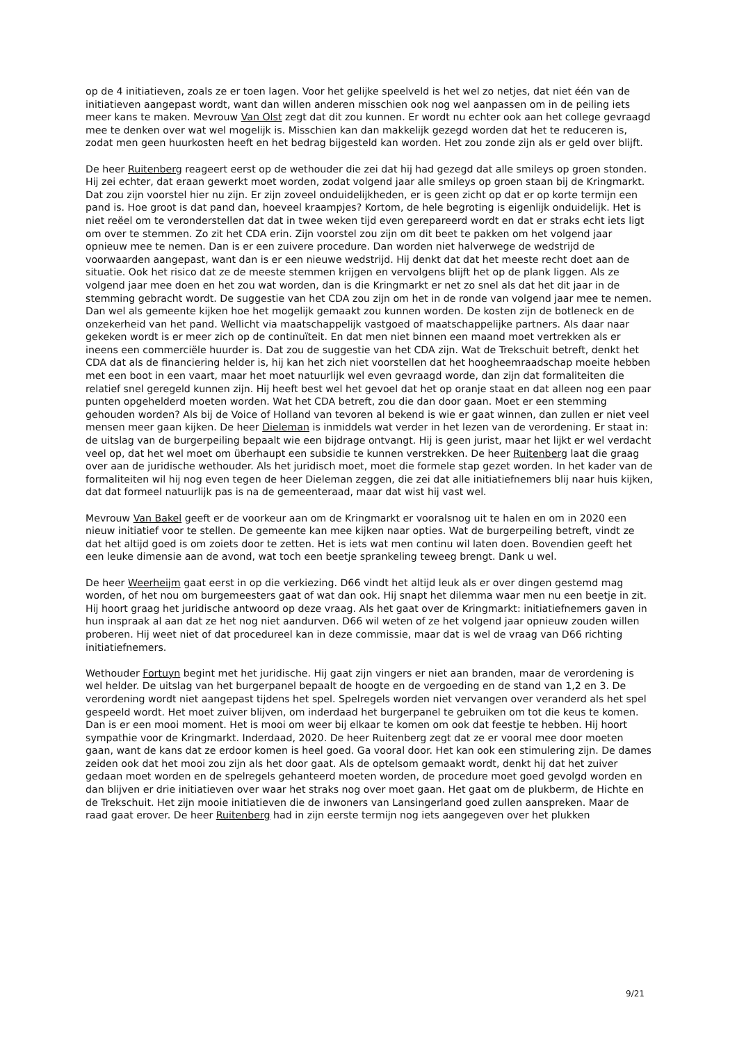op de 4 initiatieven, zoals ze er toen lagen. Voor het gelijke speelveld is het wel zo netjes, dat niet één van de initiatieven aangepast wordt, want dan willen anderen misschien ook nog wel aanpassen om in de peiling iets meer kans te maken. Mevrouw Van Olst zegt dat dit zou kunnen. Er wordt nu echter ook aan het college gevraagd mee te denken over wat wel mogelijk is. Misschien kan dan makkelijk gezegd worden dat het te reduceren is, zodat men geen huurkosten heeft en het bedrag bijgesteld kan worden. Het zou zonde zijn als er geld over blijft.
De heer Ruitenberg reageert eerst op de wethouder die zei dat hij had gezegd dat alle smileys op groen stonden. Hij zei echter, dat eraan gewerkt moet worden, zodat volgend jaar alle smileys op groen staan bij de Kringmarkt. Dat zou zijn voorstel hier nu zijn. Er zijn zoveel onduidelijkheden, er is geen zicht op dat er op korte termijn een pand is. Hoe groot is dat pand dan, hoeveel kraampjes? Kortom, de hele begroting is eigenlijk onduidelijk. Het is niet reëel om te veronderstellen dat dat in twee weken tijd even gerepareerd wordt en dat er straks echt iets ligt om over te stemmen. Zo zit het CDA erin. Zijn voorstel zou zijn om dit beet te pakken om het volgend jaar opnieuw mee te nemen. Dan is er een zuivere procedure. Dan worden niet halverwege de wedstrijd de voorwaarden aangepast, want dan is er een nieuwe wedstrijd. Hij denkt dat dat het meeste recht doet aan de situatie. Ook het risico dat ze de meeste stemmen krijgen en vervolgens blijft het op de plank liggen. Als ze volgend jaar mee doen en het zou wat worden, dan is die Kringmarkt er net zo snel als dat het dit jaar in de stemming gebracht wordt. De suggestie van het CDA zou zijn om het in de ronde van volgend jaar mee te nemen. Dan wel als gemeente kijken hoe het mogelijk gemaakt zou kunnen worden. De kosten zijn de botleneck en de onzekerheid van het pand. Wellicht via maatschappelijk vastgoed of maatschappelijke partners. Als daar naar gekeken wordt is er meer zich op de continuïteit. En dat men niet binnen een maand moet vertrekken als er ineens een commerciële huurder is. Dat zou de suggestie van het CDA zijn. Wat de Trekschuit betreft, denkt het CDA dat als de financiering helder is, hij kan het zich niet voorstellen dat het hoogheemraadschap moeite hebben met een boot in een vaart, maar het moet natuurlijk wel even gevraagd worde, dan zijn dat formaliteiten die relatief snel geregeld kunnen zijn. Hij heeft best wel het gevoel dat het op oranje staat en dat alleen nog een paar punten opgehelderd moeten worden. Wat het CDA betreft, zou die dan door gaan. Moet er een stemming gehouden worden? Als bij de Voice of Holland van tevoren al bekend is wie er gaat winnen, dan zullen er niet veel mensen meer gaan kijken. De heer Dieleman is inmiddels wat verder in het lezen van de verordening. Er staat in: de uitslag van de burgerpeiling bepaalt wie een bijdrage ontvangt. Hij is geen jurist, maar het lijkt er wel verdacht veel op, dat het wel moet om überhaupt een subsidie te kunnen verstrekken. De heer Ruitenberg laat die graag over aan de juridische wethouder. Als het juridisch moet, moet die formele stap gezet worden. In het kader van de formaliteiten wil hij nog even tegen de heer Dieleman zeggen, die zei dat alle initiatiefnemers blij naar huis kijken, dat dat formeel natuurlijk pas is na de gemeenteraad, maar dat wist hij vast wel.
Mevrouw Van Bakel geeft er de voorkeur aan om de Kringmarkt er vooralsnog uit te halen en om in 2020 een nieuw initiatief voor te stellen. De gemeente kan mee kijken naar opties. Wat de burgerpeiling betreft, vindt ze dat het altijd goed is om zoiets door te zetten. Het is iets wat men continu wil laten doen. Bovendien geeft het een leuke dimensie aan de avond, wat toch een beetje sprankeling teweeg brengt. Dank u wel.
De heer Weerheijm gaat eerst in op die verkiezing. D66 vindt het altijd leuk als er over dingen gestemd mag worden, of het nou om burgemeesters gaat of wat dan ook. Hij snapt het dilemma waar men nu een beetje in zit. Hij hoort graag het juridische antwoord op deze vraag. Als het gaat over de Kringmarkt: initiatiefnemers gaven in hun inspraak al aan dat ze het nog niet aandurven. D66 wil weten of ze het volgend jaar opnieuw zouden willen proberen. Hij weet niet of dat procedureel kan in deze commissie, maar dat is wel de vraag van D66 richting initiatiefnemers.
Wethouder Fortuyn begint met het juridische. Hij gaat zijn vingers er niet aan branden, maar de verordening is wel helder. De uitslag van het burgerpanel bepaalt de hoogte en de vergoeding en de stand van 1,2 en 3. De verordening wordt niet aangepast tijdens het spel. Spelregels worden niet vervangen over veranderd als het spel gespeeld wordt. Het moet zuiver blijven, om inderdaad het burgerpanel te gebruiken om tot die keus te komen. Dan is er een mooi moment. Het is mooi om weer bij elkaar te komen om ook dat feestje te hebben. Hij hoort sympathie voor de Kringmarkt. Inderdaad, 2020. De heer Ruitenberg zegt dat ze er vooral mee door moeten gaan, want de kans dat ze erdoor komen is heel goed. Ga vooral door. Het kan ook een stimulering zijn. De dames zeiden ook dat het mooi zou zijn als het door gaat. Als de optelsom gemaakt wordt, denkt hij dat het zuiver gedaan moet worden en de spelregels gehanteerd moeten worden, de procedure moet goed gevolgd worden en dan blijven er drie initiatieven over waar het straks nog over moet gaan. Het gaat om de plukberm, de Hichte en de Trekschuit. Het zijn mooie initiatieven die de inwoners van Lansingerland goed zullen aanspreken. Maar de raad gaat erover. De heer Ruitenberg had in zijn eerste termijn nog iets aangegeven over het plukken
9/21